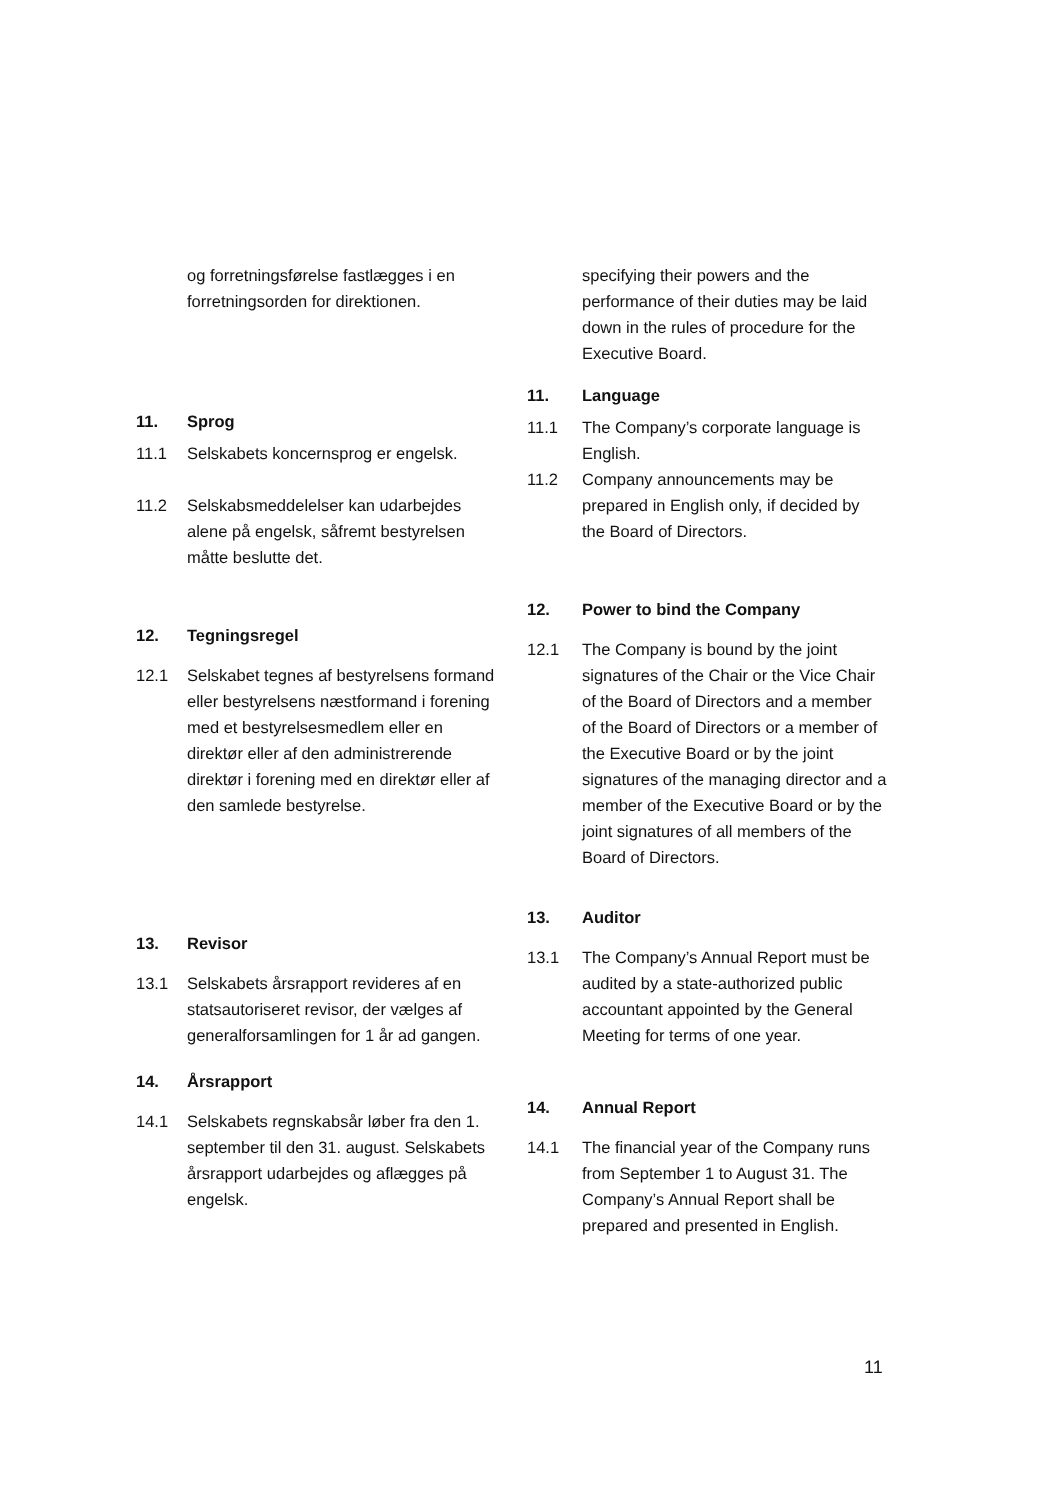og forretningsførelse fastlægges i en forretningsorden for direktionen.
11. Sprog
11.1 Selskabets koncernsprog er engelsk.
11.2 Selskabsmeddelelser kan udarbejdes alene på engelsk, såfremt bestyrelsen måtte beslutte det.
12. Tegningsregel
12.1 Selskabet tegnes af bestyrelsens formand eller bestyrelsens næstformand i forening med et bestyrelsesmedlem eller en direktør eller af den administrerende direktør i forening med en direktør eller af den samlede bestyrelse.
13. Revisor
13.1 Selskabets årsrapport revideres af en statsautoriseret revisor, der vælges af generalforsamlingen for 1 år ad gangen.
14. Årsrapport
14.1 Selskabets regnskabsår løber fra den 1. september til den 31. august. Selskabets årsrapport udarbejdes og aflægges på engelsk.
specifying their powers and the performance of their duties may be laid down in the rules of procedure for the Executive Board.
11. Language
11.1 The Company’s corporate language is English.
11.2 Company announcements may be prepared in English only, if decided by the Board of Directors.
12. Power to bind the Company
12.1 The Company is bound by the joint signatures of the Chair or the Vice Chair of the Board of Directors and a member of the Board of Directors or a member of the Executive Board or by the joint signatures of the managing director and a member of the Executive Board or by the joint signatures of all members of the Board of Directors.
13. Auditor
13.1 The Company’s Annual Report must be audited by a state-authorized public accountant appointed by the General Meeting for terms of one year.
14. Annual Report
14.1 The financial year of the Company runs from September 1 to August 31. The Company’s Annual Report shall be prepared and presented in English.
11